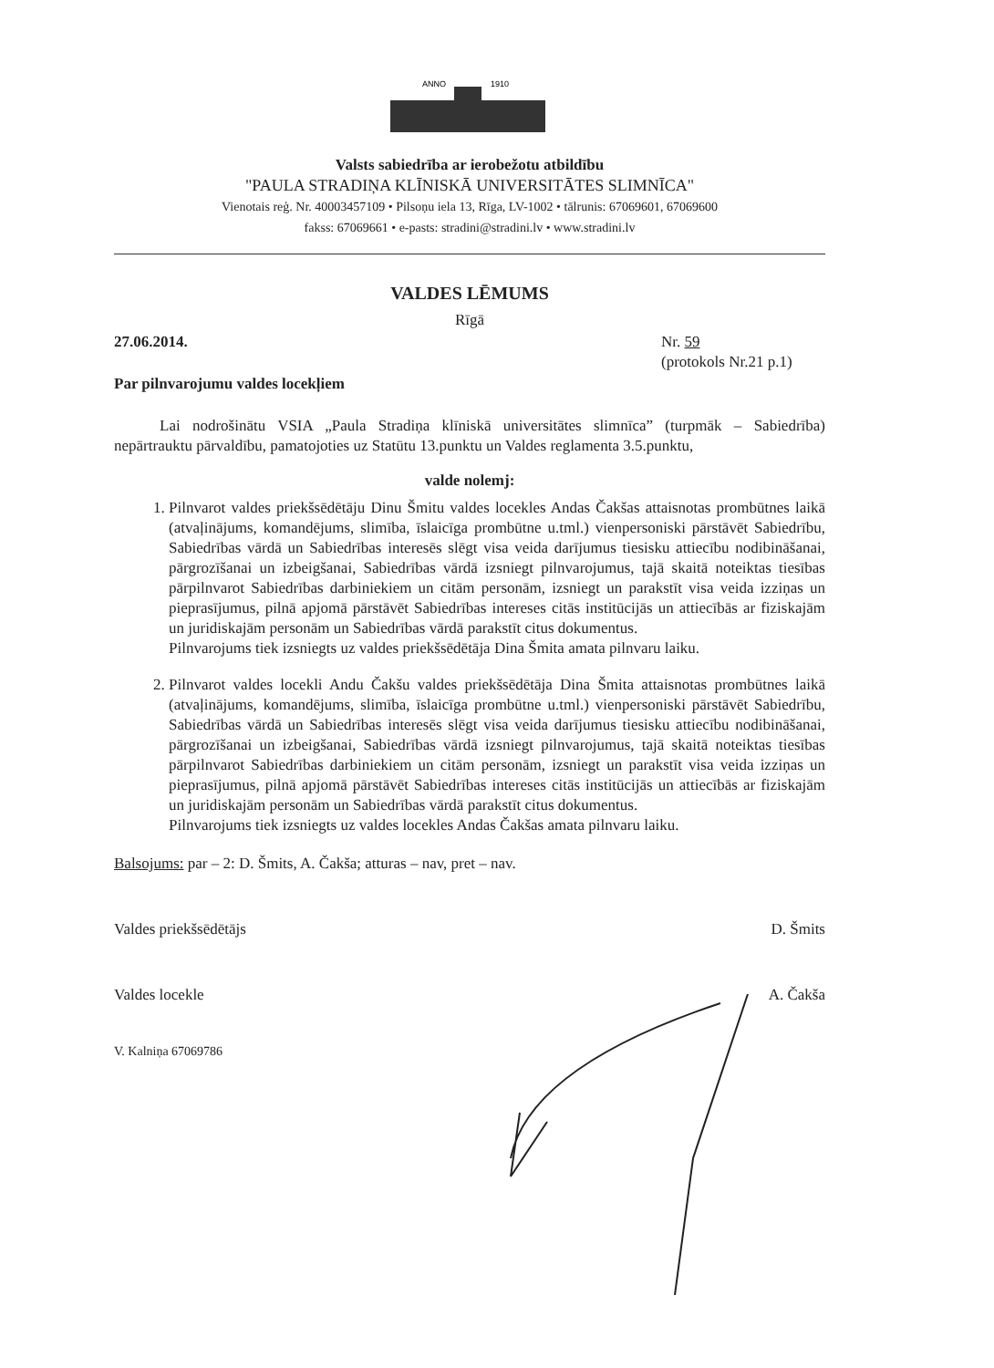ANNO
1910
Valsts sabiedrība ar ierobežotu atbildību
"PAULA STRADIŅA KLĪNISKĀ UNIVERSITĀTES SLIMNĪCA"
Vienotais reģ. Nr. 40003457109 • Pilsoņu iela 13, Rīga, LV-1002 • tālrunis: 67069601, 67069600
fakss: 67069661 • e-pasts: stradini@stradini.lv • www.stradini.lv
VALDES LĒMUMS
Rīgā
27.06.2014. Nr. 59
(protokols Nr.21 p.1)
Par pilnvarojumu valdes locekļiem
Lai nodrošinātu VSIA „Paula Stradiņa klīniskā universitātes slimnīca” (turpmāk – Sabiedrība) nepārtrauktu pārvaldību, pamatojoties uz Statūtu 13.punktu un Valdes reglamenta 3.5.punktu,
valde nolemj:
1. Pilnvarot valdes priekšsēdētāju Dinu Šmitu valdes locekles Andas Čakšas attaisnotas prombūtnes laikā (atvaļinājums, komandējums, slimība, īslaicīga prombūtne u.tml.) vienpersoniski pārstāvēt Sabiedrību, Sabiedrības vārdā un Sabiedrības interesēs slēgt visa veida darījumus tiesisku attiecību nodibināšanai, pārgrozīšanai un izbeigšanai, Sabiedrības vārdā izsniegt pilnvarojumus, tajā skaitā noteiktas tiesības pārpilnvarot Sabiedrības darbiniekiem un citām personām, izsniegt un parakstīt visa veida izziņas un pieprasījumus, pilnā apjomā pārstāvēt Sabiedrības intereses citās institūcijās un attiecībās ar fiziskajām un juridiskajām personām un Sabiedrības vārdā parakstīt citus dokumentus.
Pilnvarojums tiek izsniegts uz valdes priekšsēdētāja Dina Šmita amata pilnvaru laiku.
2. Pilnvarot valdes locekli Andu Čakšu valdes priekšsēdētāja Dina Šmita attaisnotas prombūtnes laikā (atvaļinājums, komandējums, slimība, īslaicīga prombūtne u.tml.) vienpersoniski pārstāvēt Sabiedrību, Sabiedrības vārdā un Sabiedrības interesēs slēgt visa veida darījumus tiesisku attiecību nodibināšanai, pārgrozīšanai un izbeigšanai, Sabiedrības vārdā izsniegt pilnvarojumus, tajā skaitā noteiktas tiesības pārpilnvarot Sabiedrības darbiniekiem un citām personām, izsniegt un parakstīt visa veida izziņas un pieprasījumus, pilnā apjomā pārstāvēt Sabiedrības intereses citās institūcijās un attiecībās ar fiziskajām un juridiskajām personām un Sabiedrības vārdā parakstīt citus dokumentus.
Pilnvarojums tiek izsniegts uz valdes locekles Andas Čakšas amata pilnvaru laiku.
Balsojums: par – 2: D. Šmits, A. Čakša; atturas – nav, pret – nav.
Valdes priekšsēdētājs D. Šmits
Valdes locekle A. Čakša
V. Kalniņa 67069786